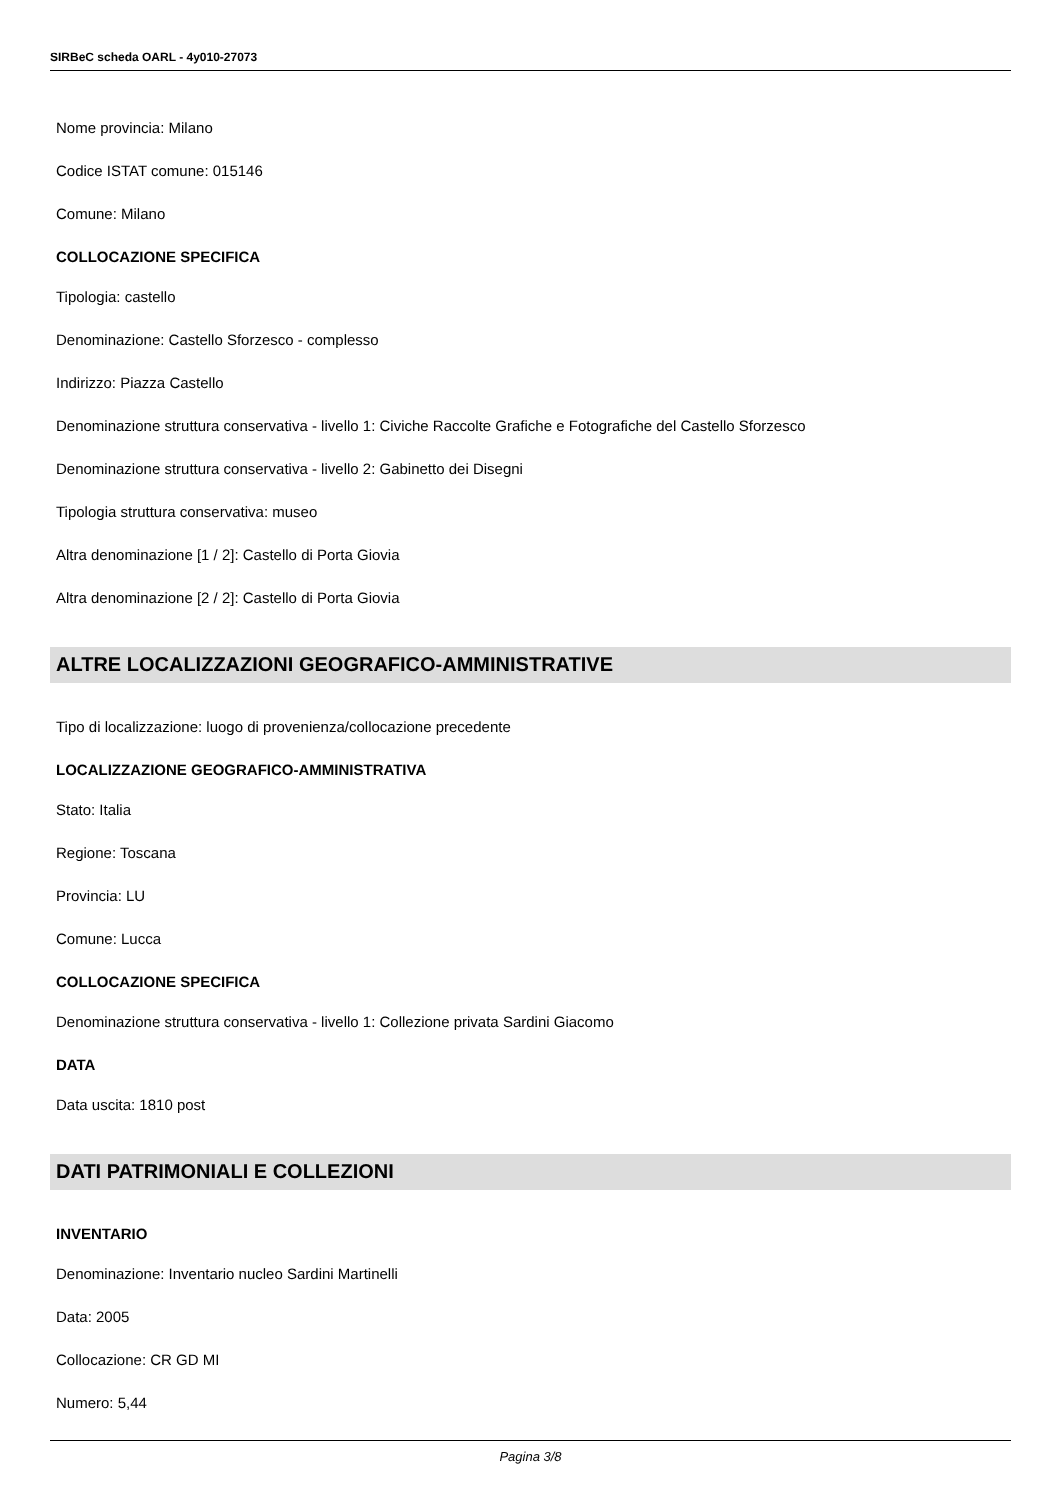SIRBeC scheda OARL - 4y010-27073
Nome provincia: Milano
Codice ISTAT comune: 015146
Comune: Milano
COLLOCAZIONE SPECIFICA
Tipologia: castello
Denominazione: Castello Sforzesco - complesso
Indirizzo: Piazza Castello
Denominazione struttura conservativa - livello 1: Civiche Raccolte Grafiche e Fotografiche del Castello Sforzesco
Denominazione struttura conservativa - livello 2: Gabinetto dei Disegni
Tipologia struttura conservativa: museo
Altra denominazione [1 / 2]: Castello di Porta Giovia
Altra denominazione [2 / 2]: Castello di Porta Giovia
ALTRE LOCALIZZAZIONI GEOGRAFICO-AMMINISTRATIVE
Tipo di localizzazione: luogo di provenienza/collocazione precedente
LOCALIZZAZIONE GEOGRAFICO-AMMINISTRATIVA
Stato: Italia
Regione: Toscana
Provincia: LU
Comune: Lucca
COLLOCAZIONE SPECIFICA
Denominazione struttura conservativa - livello 1: Collezione privata Sardini Giacomo
DATA
Data uscita: 1810 post
DATI PATRIMONIALI E COLLEZIONI
INVENTARIO
Denominazione: Inventario nucleo Sardini Martinelli
Data: 2005
Collocazione: CR GD MI
Numero: 5,44
Pagina 3/8